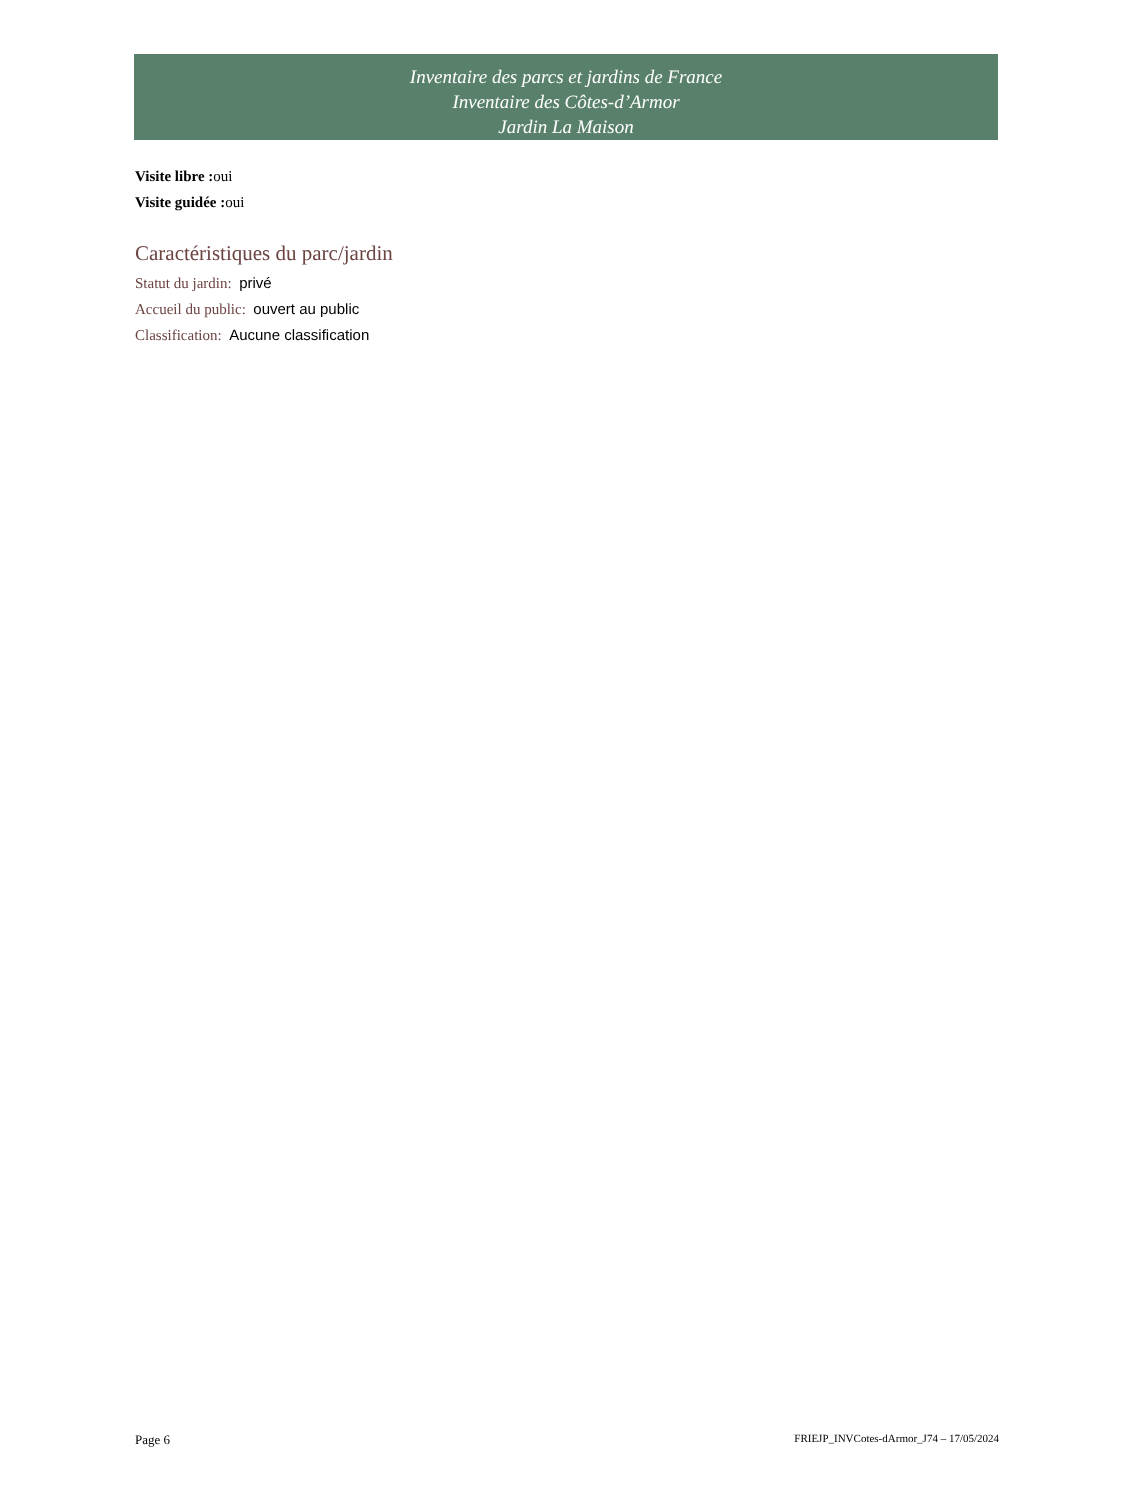Inventaire des parcs et jardins de France
Inventaire des Côtes-d’Armor
Jardin La Maison
Visite libre : oui
Visite guidée : oui
Caractéristiques du parc/jardin
Statut du jardin: privé
Accueil du public: ouvert au public
Classification: Aucune classification
Page 6 FRIEJP_INVCotes-dArmor_J74 – 17/05/2024